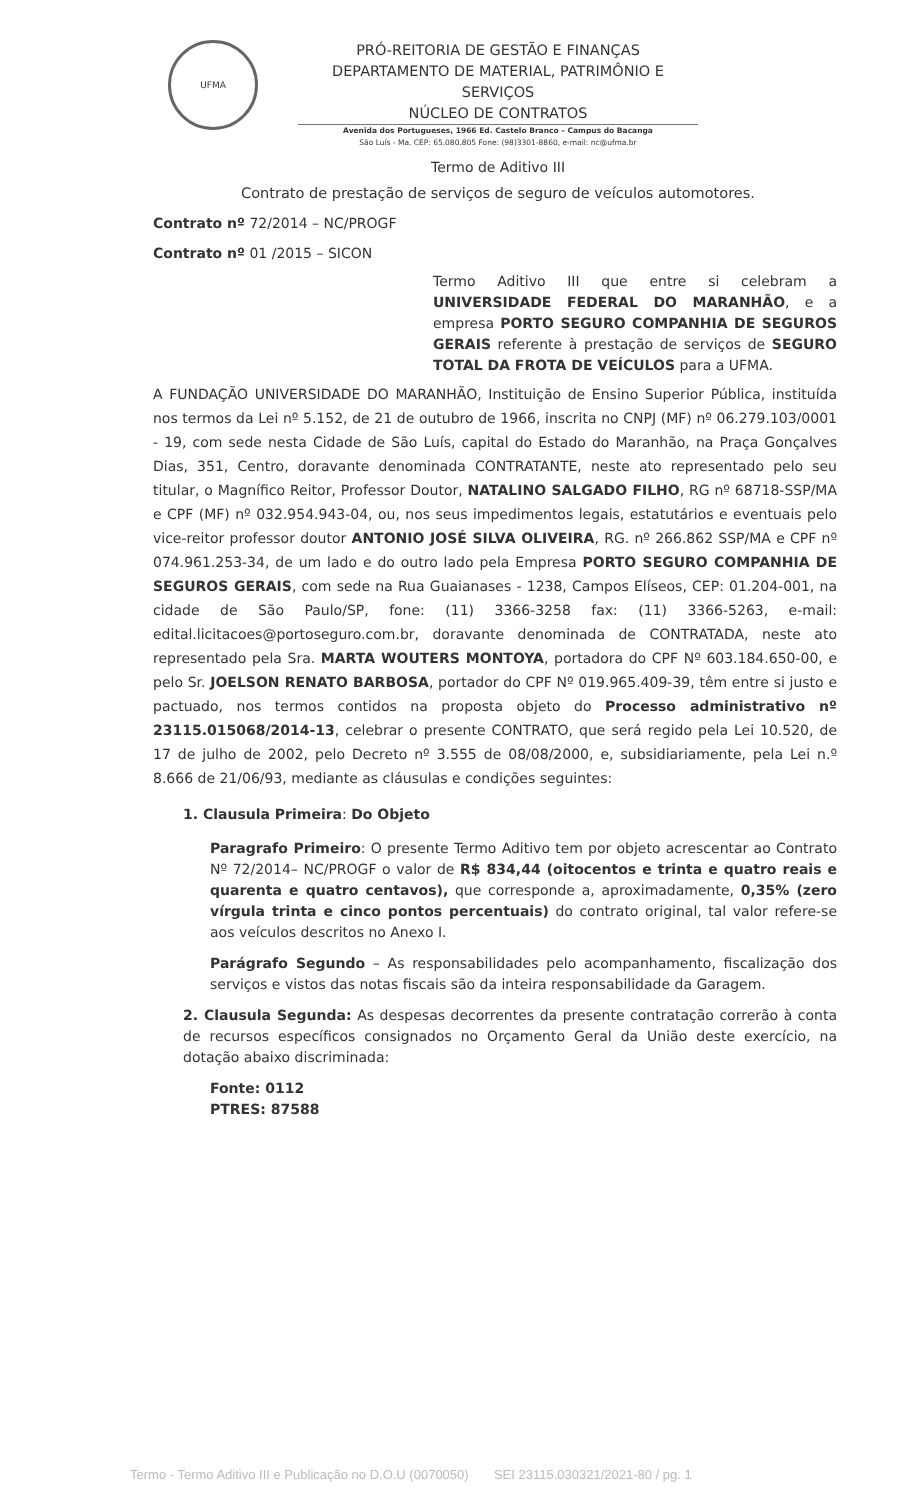UFMA
PRÓ-REITORIA DE GESTÃO E FINANÇAS
DEPARTAMENTO DE MATERIAL, PATRIMÔNIO E SERVIÇOS
NÚCLEO DE CONTRATOS
Avenida dos Portugueses, 1966 Ed. Castelo Branco – Campus do Bacanga
São Luís - Ma. CEP: 65.080.805 Fone: (98)3301-8860, e-mail: nc@ufma.br
Termo de Aditivo III
Contrato de prestação de serviços de seguro de veículos automotores.
Contrato nº 72/2014 – NC/PROGF
Contrato nº 01 /2015 – SICON
Termo Aditivo III que entre si celebram a UNIVERSIDADE FEDERAL DO MARANHÃO, e a empresa PORTO SEGURO COMPANHIA DE SEGUROS GERAIS referente à prestação de serviços de SEGURO TOTAL DA FROTA DE VEÍCULOS para a UFMA.
A FUNDAÇÃO UNIVERSIDADE DO MARANHÃO, Instituição de Ensino Superior Pública, instituída nos termos da Lei nº 5.152, de 21 de outubro de 1966, inscrita no CNPJ (MF) nº 06.279.103/0001 - 19, com sede nesta Cidade de São Luís, capital do Estado do Maranhão, na Praça Gonçalves Dias, 351, Centro, doravante denominada CONTRATANTE, neste ato representado pelo seu titular, o Magnífico Reitor, Professor Doutor, NATALINO SALGADO FILHO, RG nº 68718-SSP/MA e CPF (MF) nº 032.954.943-04, ou, nos seus impedimentos legais, estatutários e eventuais pelo vice-reitor professor doutor ANTONIO JOSÉ SILVA OLIVEIRA, RG. nº 266.862 SSP/MA e CPF nº 074.961.253-34, de um lado e do outro lado pela Empresa PORTO SEGURO COMPANHIA DE SEGUROS GERAIS, com sede na Rua Guaianases - 1238, Campos Elíseos, CEP: 01.204-001, na cidade de São Paulo/SP, fone: (11) 3366-3258 fax: (11) 3366-5263, e-mail: edital.licitacoes@portoseguro.com.br, doravante denominada de CONTRATADA, neste ato representado pela Sra. MARTA WOUTERS MONTOYA, portadora do CPF Nº 603.184.650-00, e pelo Sr. JOELSON RENATO BARBOSA, portador do CPF Nº 019.965.409-39, têm entre si justo e pactuado, nos termos contidos na proposta objeto do Processo administrativo nº 23115.015068/2014-13, celebrar o presente CONTRATO, que será regido pela Lei 10.520, de 17 de julho de 2002, pelo Decreto nº 3.555 de 08/08/2000, e, subsidiariamente, pela Lei n.º 8.666 de 21/06/93, mediante as cláusulas e condições seguintes:
1. Clausula Primeira: Do Objeto
Paragrafo Primeiro: O presente Termo Aditivo tem por objeto acrescentar ao Contrato Nº 72/2014– NC/PROGF o valor de R$ 834,44 (oitocentos e trinta e quatro reais e quarenta e quatro centavos), que corresponde a, aproximadamente, 0,35% (zero vírgula trinta e cinco pontos percentuais) do contrato original, tal valor refere-se aos veículos descritos no Anexo I.
Parágrafo Segundo – As responsabilidades pelo acompanhamento, fiscalização dos serviços e vistos das notas fiscais são da inteira responsabilidade da Garagem.
2. Clausula Segunda: As despesas decorrentes da presente contratação correrão à conta de recursos específicos consignados no Orçamento Geral da União deste exercício, na dotação abaixo discriminada:
Fonte: 0112
PTRES: 87588
Termo - Termo Aditivo III e Publicação no D.O.U (0070050) SEI 23115.030321/2021-80 / pg. 1